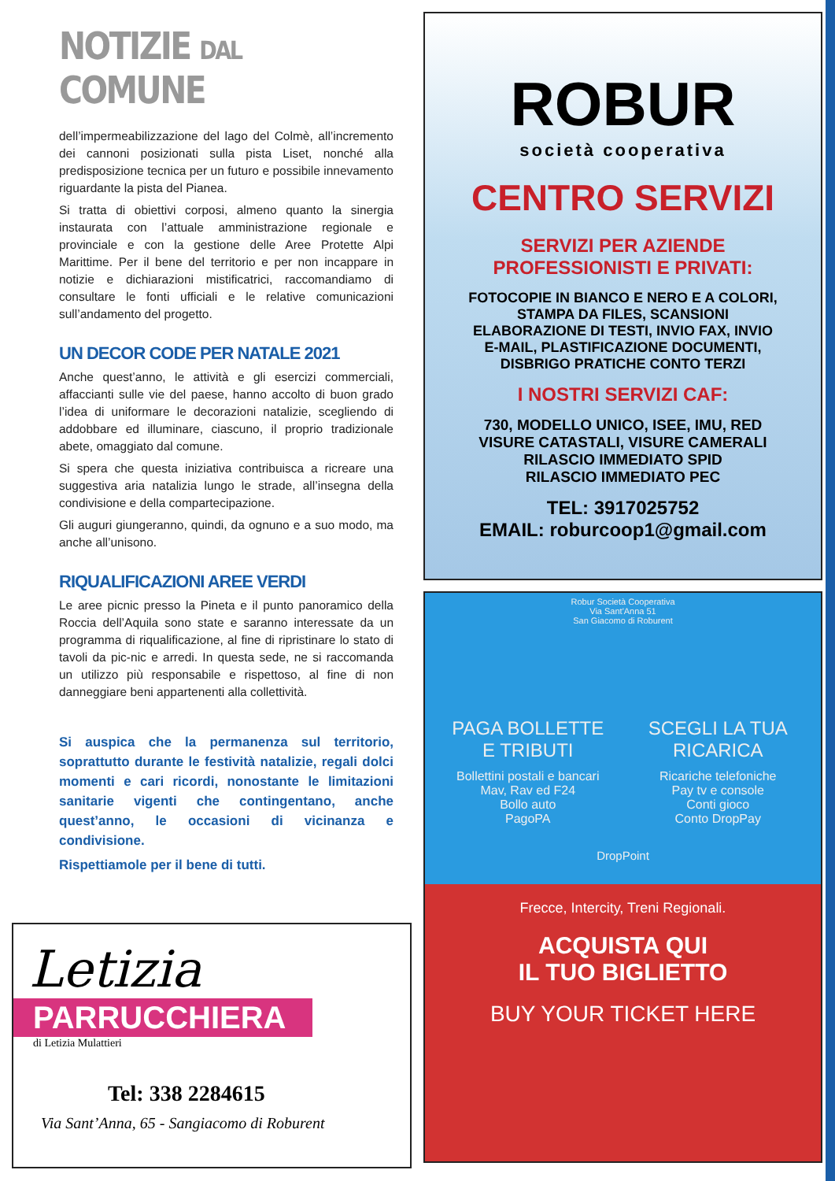NOTIZIE DAL COMUNE
dell’impermeabilizzazione del lago del Colmè, all’incremento dei cannoni posizionati sulla pista Liset, nonché alla predisposizione tecnica per un futuro e possibile innevamento riguardante la pista del Pianea.
Si tratta di obiettivi corposi, almeno quanto la sinergia instaurata con l’attuale amministrazione regionale e provinciale e con la gestione delle Aree Protette Alpi Marittime. Per il bene del territorio e per non incappare in notizie e dichiarazioni mistificatrici, raccomandiamo di consultare le fonti ufficiali e le relative comunicazioni sull’andamento del progetto.
UN DECOR CODE PER NATALE 2021
Anche quest’anno, le attività e gli esercizi commerciali, affaccianti sulle vie del paese, hanno accolto di buon grado l’idea di uniformare le decorazioni natalizie, scegliendo di addobbare ed illuminare, ciascuno, il proprio tradizionale abete, omaggiato dal comune.
Si spera che questa iniziativa contribuisca a ricreare una suggestiva aria natalizia lungo le strade, all’insegna della condivisione e della compartecipazione.
Gli auguri giungeranno, quindi, da ognuno e a suo modo, ma anche all’unisono.
RIQUALIFICAZIONI AREE VERDI
Le aree picnic presso la Pineta e il punto panoramico della Roccia dell’Aquila sono state e saranno interessate da un programma di riqualificazione, al fine di ripristinare lo stato di tavoli da pic-nic e arredi. In questa sede, ne si raccomanda un utilizzo più responsabile e rispettoso, al fine di non danneggiare beni appartenenti alla collettività.
Si auspica che la permanenza sul territorio, soprattutto durante le festività natalizie, regali dolci momenti e cari ricordi, nonostante le limitazioni sanitarie vigenti che contingentano, anche quest’anno, le occasioni di vicinanza e condivisione.
Rispettiamole per il bene di tutti.
ROBUR
società cooperativa
CENTRO SERVIZI
SERVIZI PER AZIENDE
PROFESSIONISTI E PRIVATI:
FOTOCOPIE IN BIANCO E NERO E A COLORI,
STAMPA DA FILES, SCANSIONI
ELABORAZIONE DI TESTI, INVIO FAX, INVIO
E-MAIL, PLASTIFICAZIONE DOCUMENTI,
DISBRIGO PRATICHE CONTO TERZI
I NOSTRI SERVIZI CAF:
730, MODELLO UNICO, ISEE, IMU, RED
VISURE CATASTALI, VISURE CAMERALI
RILASCIO IMMEDIATO SPID
RILASCIO IMMEDIATO PEC
TEL: 3917025752
EMAIL: roburcoop1@gmail.com
Robur Società Cooperativa
Via Sant'Anna 51
San Giacomo di Roburent
PAGA BOLLETTE
E TRIBUTI
Bollettini postali e bancari
Mav, Rav ed F24
Bollo auto
PagoPA
SCEGLI LA TUA
RICARICA
Ricariche telefoniche
Pay tv e console
Conti gioco
Conto DropPay
DropPoint
Frecce, Intercity, Treni Regionali.
ACQUISTA QUI
IL TUO BIGLIETTO
BUY YOUR TICKET HERE
Letizia
PARRUCCHIERA
di Letizia Mulattieri
Tel: 338 2284615
Via Sant’Anna, 65 - Sangiacomo di Roburent